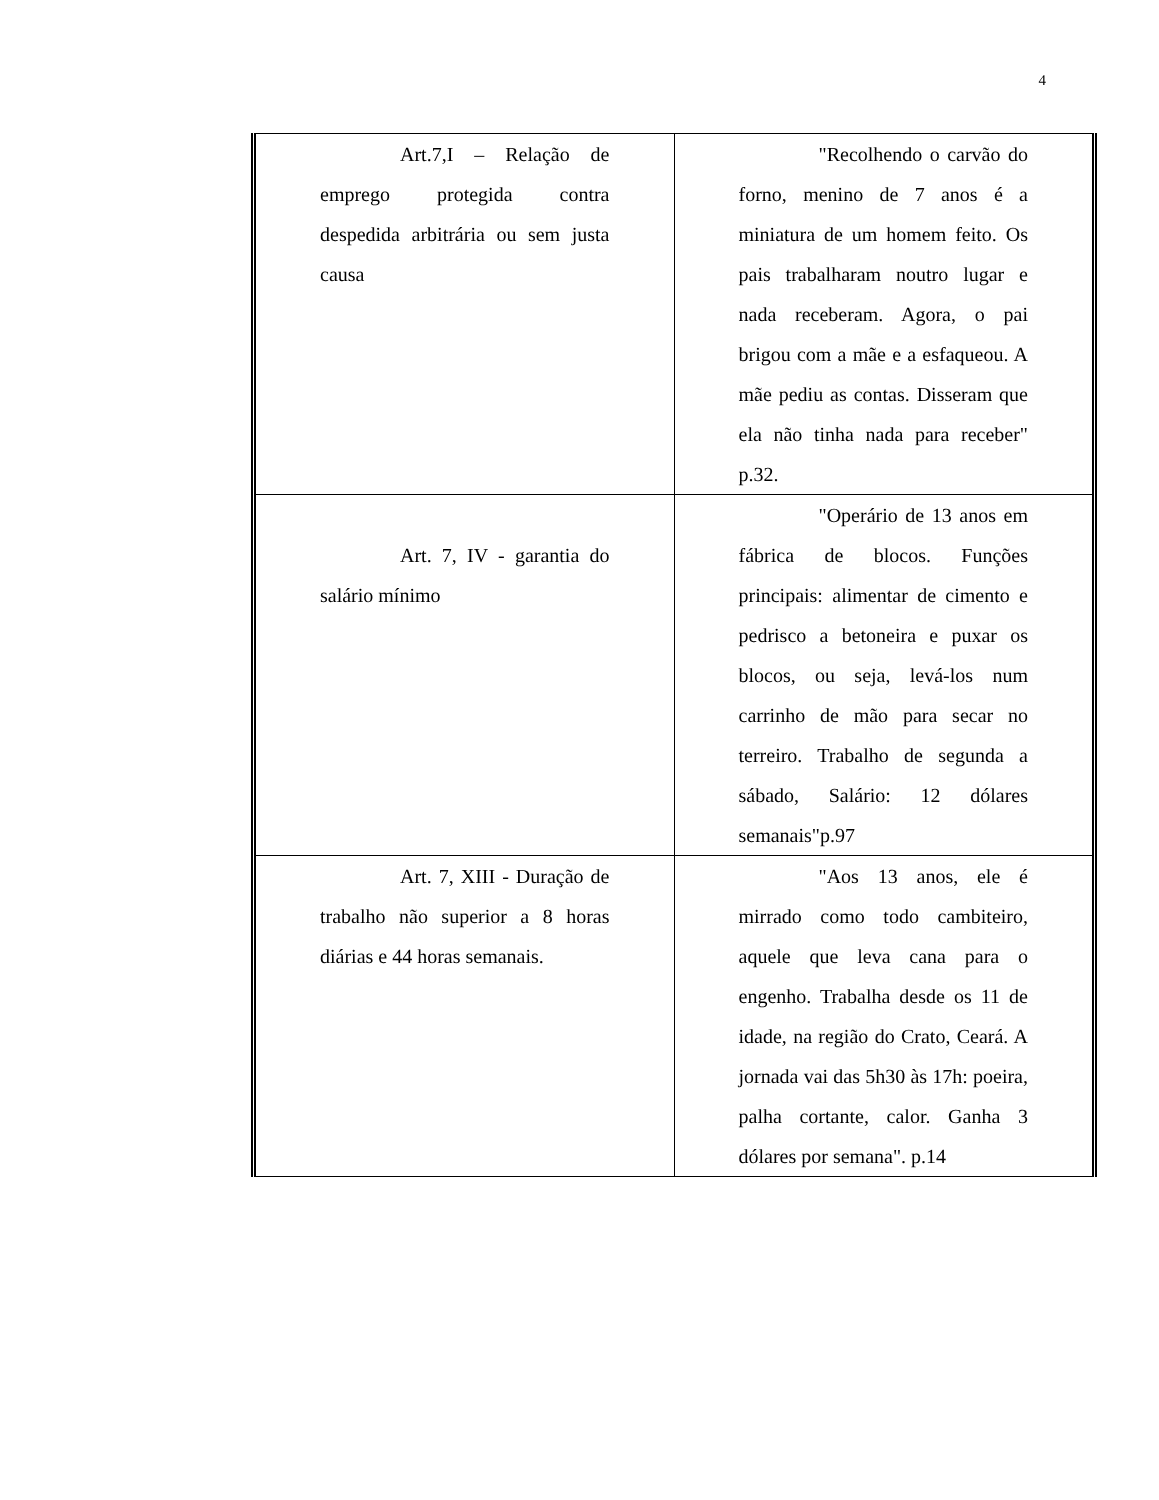4
| Art.7,I – Relação de emprego protegida contra despedida arbitrária ou sem justa causa | "Recolhendo o carvão do forno, menino de 7 anos é a miniatura de um homem feito. Os pais trabalharam noutro lugar e nada receberam. Agora, o pai brigou com a mãe e a esfaqueou. A mãe pediu as contas. Disseram que ela não tinha nada para receber" p.32. |
| Art. 7, IV - garantia do salário mínimo | "Operário de 13 anos em fábrica de blocos. Funções principais: alimentar de cimento e pedrisco a betoneira e puxar os blocos, ou seja, levá-los num carrinho de mão para secar no terreiro. Trabalho de segunda a sábado, Salário: 12 dólares semanais"p.97 |
| Art. 7, XIII - Duração de trabalho não superior a 8 horas diárias e 44 horas semanais. | "Aos 13 anos, ele é mirrado como todo cambiteiro, aquele que leva cana para o engenho. Trabalha desde os 11 de idade, na região do Crato, Ceará. A jornada vai das 5h30 às 17h: poeira, palha cortante, calor. Ganha 3 dólares por semana". p.14 |